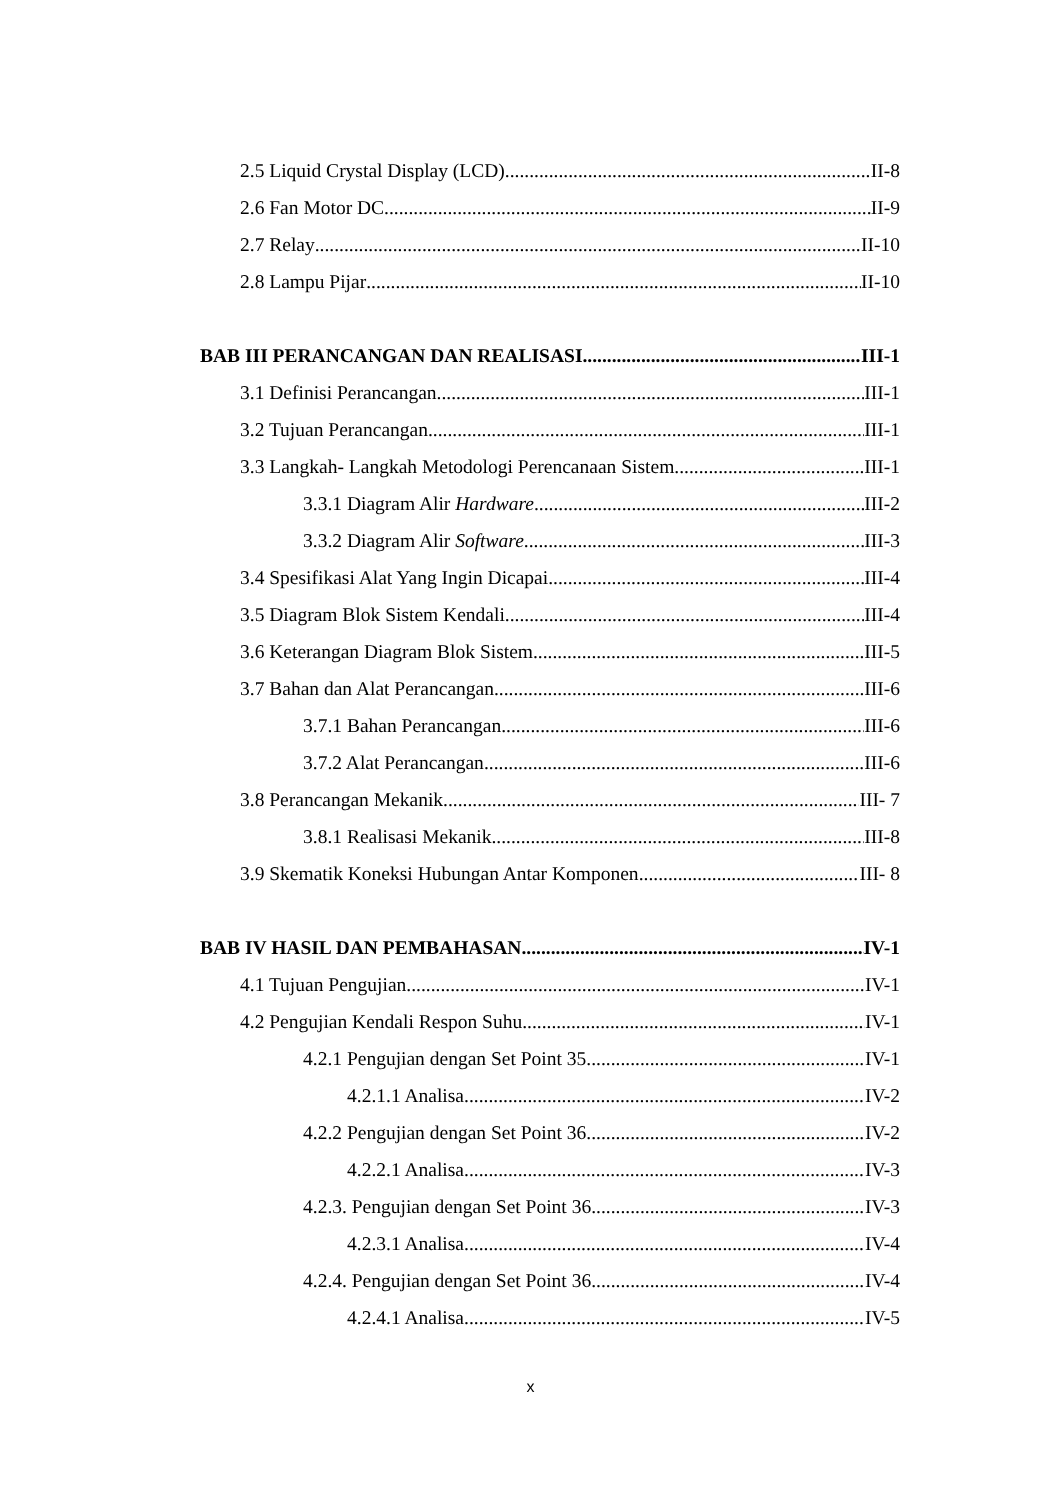2.5 Liquid Crystal Display (LCD) II-8
2.6 Fan Motor DC II-9
2.7 Relay II-10
2.8 Lampu Pijar II-10
BAB III PERANCANGAN DAN REALISASI III-1
3.1 Definisi Perancangan III-1
3.2 Tujuan Perancangan III-1
3.3 Langkah- Langkah Metodologi Perencanaan Sistem III-1
3.3.1 Diagram Alir Hardware III-2
3.3.2 Diagram Alir Software III-3
3.4 Spesifikasi Alat Yang Ingin Dicapai III-4
3.5 Diagram Blok Sistem Kendali III-4
3.6 Keterangan Diagram Blok Sistem III-5
3.7 Bahan dan Alat Perancangan III-6
3.7.1 Bahan Perancangan III-6
3.7.2 Alat Perancangan III-6
3.8 Perancangan Mekanik III- 7
3.8.1 Realisasi Mekanik III-8
3.9 Skematik Koneksi Hubungan Antar Komponen III- 8
BAB IV HASIL DAN PEMBAHASAN IV-1
4.1 Tujuan Pengujian IV-1
4.2 Pengujian Kendali Respon Suhu IV-1
4.2.1 Pengujian dengan Set Point 35 IV-1
4.2.1.1 Analisa IV-2
4.2.2 Pengujian dengan Set Point 36 IV-2
4.2.2.1 Analisa IV-3
4.2.3. Pengujian dengan Set Point 36 IV-3
4.2.3.1 Analisa IV-4
4.2.4. Pengujian dengan Set Point 36 IV-4
4.2.4.1 Analisa IV-5
x